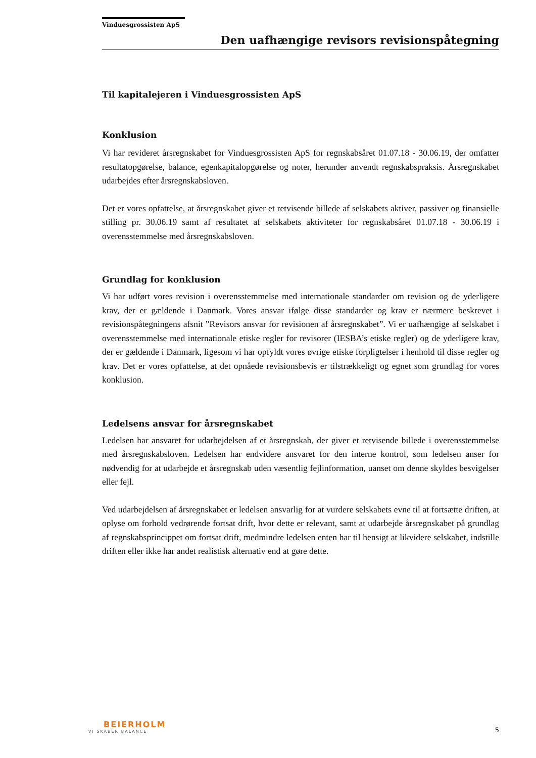Vinduesgrossisten ApS
Den uafhængige revisors revisionspåtegning
Til kapitalejeren i Vinduesgrossisten ApS
Konklusion
Vi har revideret årsregnskabet for Vinduesgrossisten ApS for regnskabsåret 01.07.18 - 30.06.19, der omfatter resultatopgørelse, balance, egenkapitalopgørelse og noter, herunder anvendt regnskabspraksis. Årsregnskabet udarbejdes efter årsregnskabsloven.
Det er vores opfattelse, at årsregnskabet giver et retvisende billede af selskabets aktiver, passiver og finansielle stilling pr. 30.06.19 samt af resultatet af selskabets aktiviteter for regnskabsåret 01.07.18 - 30.06.19 i overensstemmelse med årsregnskabsloven.
Grundlag for konklusion
Vi har udført vores revision i overensstemmelse med internationale standarder om revision og de yderligere krav, der er gældende i Danmark. Vores ansvar ifølge disse standarder og krav er nærmere beskrevet i revisionspåtegningens afsnit ”Revisors ansvar for revisionen af årsregnskabet”. Vi er uafhængige af selskabet i overensstemmelse med internationale etiske regler for revisorer (IESBA’s etiske regler) og de yderligere krav, der er gældende i Danmark, ligesom vi har opfyldt vores øvrige etiske forpligtelser i henhold til disse regler og krav. Det er vores opfattelse, at det opnåede revisionsbevis er tilstrækkeligt og egnet som grundlag for vores konklusion.
Ledelsens ansvar for årsregnskabet
Ledelsen har ansvaret for udarbejdelsen af et årsregnskab, der giver et retvisende billede i overensstemmelse med årsregnskabsloven. Ledelsen har endvidere ansvaret for den interne kontrol, som ledelsen anser for nødvendig for at udarbejde et årsregnskab uden væsentlig fejlinformation, uanset om denne skyldes besvigelser eller fejl.
Ved udarbejdelsen af årsregnskabet er ledelsen ansvarlig for at vurdere selskabets evne til at fortsætte driften, at oplyse om forhold vedrørende fortsat drift, hvor dette er relevant, samt at udarbejde årsregnskabet på grundlag af regnskabsprincippet om fortsat drift, medmindre ledelsen enten har til hensigt at likvidere selskabet, indstille driften eller ikke har andet realistisk alternativ end at gøre dette.
BEIERHOLM
VI SKABER BALANCE
5